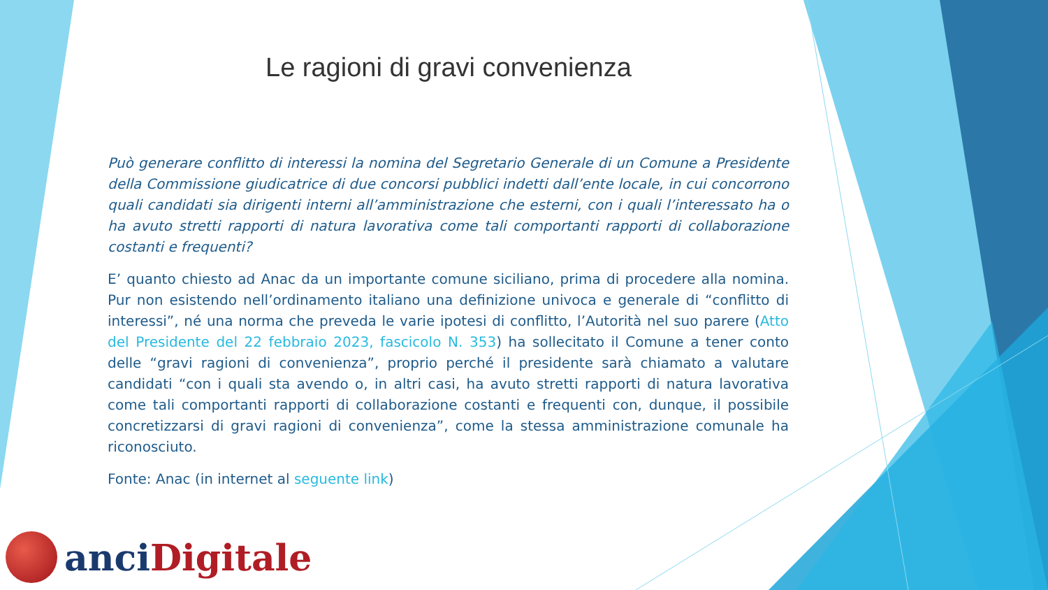Le ragioni di gravi convenienza
Può generare conflitto di interessi la nomina del Segretario Generale di un Comune a Presidente della Commissione giudicatrice di due concorsi pubblici indetti dall’ente locale, in cui concorrono quali candidati sia dirigenti interni all’amministrazione che esterni, con i quali l’interessato ha o ha avuto stretti rapporti di natura lavorativa come tali comportanti rapporti di collaborazione costanti e frequenti?
E’ quanto chiesto ad Anac da un importante comune siciliano, prima di procedere alla nomina. Pur non esistendo nell’ordinamento italiano una definizione univoca e generale di “conflitto di interessi”, né una norma che preveda le varie ipotesi di conflitto, l’Autorità nel suo parere (Atto del Presidente del 22 febbraio 2023, fascicolo N. 353) ha sollecitato il Comune a tener conto delle “gravi ragioni di convenienza”, proprio perché il presidente sarà chiamato a valutare candidati “con i quali sta avendo o, in altri casi, ha avuto stretti rapporti di natura lavorativa come tali comportanti rapporti di collaborazione costanti e frequenti con, dunque, il possibile concretizzarsi di gravi ragioni di convenienza”, come la stessa amministrazione comunale ha riconosciuto.
Fonte: Anac (in internet al seguente link)
anci Digitale